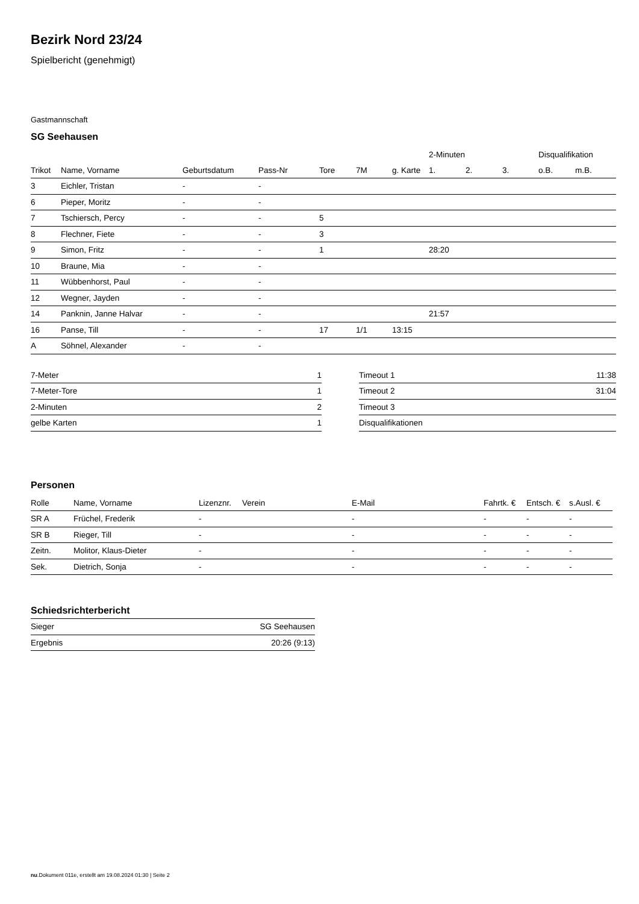Bezirk Nord 23/24
Spielbericht (genehmigt)
Gastmannschaft
SG Seehausen
| | | | | | | | 2-Minuten | | | Disqualifikation | |
| Trikot | Name, Vorname | Geburtsdatum | Pass-Nr | Tore | 7M | g. Karte | 1. | 2. | 3. | o.B. | m.B. |
| 3 | Eichler, Tristan | - | - | | | | | | | | |
| 6 | Pieper, Moritz | - | - | | | | | | | | |
| 7 | Tschiersch, Percy | - | - | 5 | | | | | | | |
| 8 | Flechner, Fiete | - | - | 3 | | | | | | | |
| 9 | Simon, Fritz | - | - | 1 | | | 28:20 | | | | |
| 10 | Braune, Mia | - | - | | | | | | | | |
| 11 | Wübbenhorst, Paul | - | - | | | | | | | | |
| 12 | Wegner, Jayden | - | - | | | | | | | | |
| 14 | Panknin, Janne Halvar | - | - | | | | 21:57 | | | | |
| 16 | Panse, Till | - | - | 17 | 1/1 | 13:15 | | | | | |
| A | Söhnel, Alexander | - | - | | | | | | | | |
| 7-Meter | 1 |
| 7-Meter-Tore | 1 |
| 2-Minuten | 2 |
| gelbe Karten | 1 |
| Timeout 1 | 11:38 |
| Timeout 2 | 31:04 |
| Timeout 3 | |
| Disqualifikationen | |
Personen
| Rolle | Name, Vorname | Lizenznr. | Verein | E-Mail | Fahrtk. € | Entsch. € | s.Ausl. € |
| --- | --- | --- | --- | --- | --- | --- | --- |
| SR A | Früchel, Frederik | - | | - | - | - | - |
| SR B | Rieger, Till | - | | - | - | - | - |
| Zeitn. | Molitor, Klaus-Dieter | - | | - | - | - | - |
| Sek. | Dietrich, Sonja | - | | - | - | - | - |
Schiedsrichterbericht
| Sieger | SG Seehausen |
| Ergebnis | 20:26 (9:13) |
nu.Dokument 011e, erstellt am 19.08.2024 01:30 | Seite 2